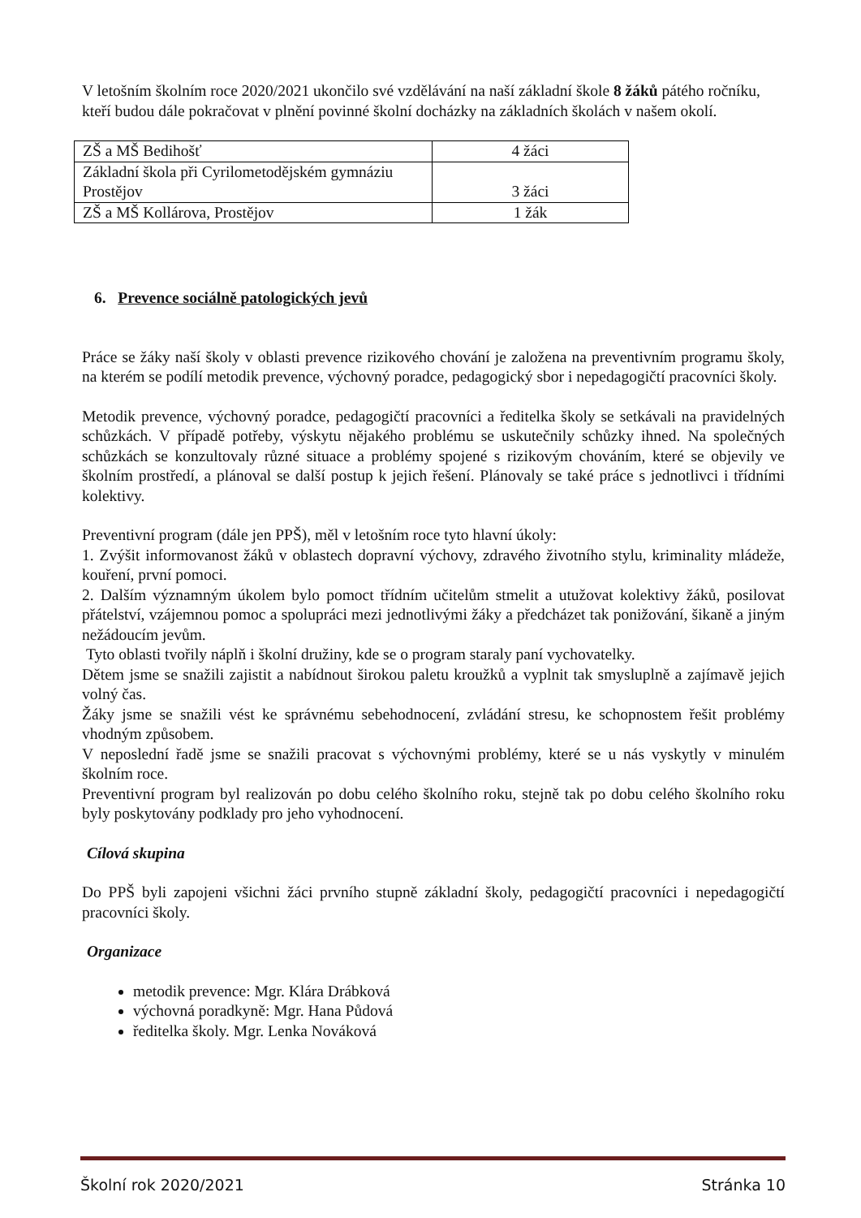V letošním školním roce 2020/2021 ukončilo své vzdělávání na naší základní škole 8 žáků pátého ročníku, kteří budou dále pokračovat v plnění povinné školní docházky na základních školách v našem okolí.
| ZŠ a MŠ Bedihošť | 4 žáci |
| Základní škola při Cyrilometodějském gymnáziu Prostějov | 3 žáci |
| ZŠ a MŠ Kollárova, Prostějov | 1 žák |
6. Prevence sociálně patologických jevů
Práce se žáky naší školy v oblasti prevence rizikového chování je založena na preventivním programu školy, na kterém se podílí metodik prevence, výchovný poradce, pedagogický sbor i nepedagogičtí pracovníci školy.
Metodik prevence, výchovný poradce, pedagogičtí pracovníci a ředitelka školy se setkávali na pravidelných schůzkách. V případě potřeby, výskytu nějakého problému se uskutečnily schůzky ihned. Na společných schůzkách se konzultovaly různé situace a problémy spojené s rizikovým chováním, které se objevily ve školním prostředí, a plánoval se další postup k jejich řešení. Plánovaly se také práce s jednotlivci i třídními kolektivy.
Preventivní program (dále jen PPŠ), měl v letošním roce tyto hlavní úkoly:
1. Zvýšit informovanost žáků v oblastech dopravní výchovy, zdravého životního stylu, kriminality mládeže, kouření, první pomoci.
2. Dalším významným úkolem bylo pomoct třídním učitelům stmelit a utužovat kolektivy žáků, posilovat přátelství, vzájemnou pomoc a spolupráci mezi jednotlivými žáky a předcházet tak ponižování, šikaně a jiným nežádoucím jevům.
Tyto oblasti tvořily náplň i školní družiny, kde se o program staraly paní vychovatelky.
Dětem jsme se snažili zajistit a nabídnout širokou paletu kroužků a vyplnit tak smysluplně a zajímavě jejich volný čas.
Žáky jsme se snažili vést ke správnému sebehodnocení, zvládání stresu, ke schopnostem řešit problémy vhodným způsobem.
V neposlední řadě jsme se snažili pracovat s výchovnými problémy, které se u nás vyskytly v minulém školním roce.
Preventivní program byl realizován po dobu celého školního roku, stejně tak po dobu celého školního roku byly poskytovány podklady pro jeho vyhodnocení.
Cílová skupina
Do PPŠ byli zapojeni všichni žáci prvního stupně základní školy, pedagogičtí pracovníci i nepedagogičtí pracovníci školy.
Organizace
metodik prevence: Mgr. Klára Drábková
výchovná poradkyně: Mgr. Hana Půdová
ředitelka školy. Mgr. Lenka Nováková
Školní rok 2020/2021 Stránka 10